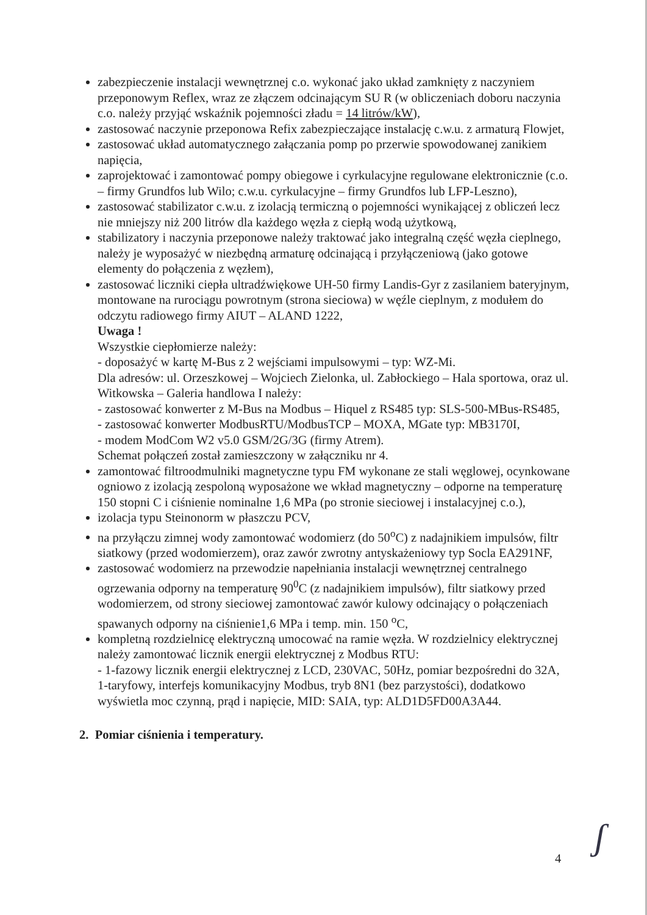zabezpieczenie instalacji wewnętrznej c.o. wykonać jako układ zamknięty z naczyniem przeponowym Reflex, wraz ze złączem odcinającym SU R (w obliczeniach doboru naczynia c.o. należy przyjąć wskaźnik pojemności zładu = 14 litrów/kW),
zastosować naczynie przeponowa Refix zabezpieczające instalację c.w.u. z armaturą Flowjet,
zastosować układ automatycznego załączania pomp po przerwie spowodowanej zanikiem napięcia,
zaprojektować i zamontować pompy obiegowe i cyrkulacyjne regulowane elektronicznie (c.o. – firmy Grundfos lub Wilo; c.w.u. cyrkulacyjne – firmy Grundfos lub LFP-Leszno),
zastosować stabilizator c.w.u. z izolacją termiczną o pojemności wynikającej z obliczeń lecz nie mniejszy niż 200 litrów dla każdego węzła z ciepłą wodą użytkową,
stabilizatory i naczynia przeponowe należy traktować jako integralną część węzła cieplnego, należy je wyposażyć w niezbędną armaturę odcinającą i przyłączeniową (jako gotowe elementy do połączenia z węzłem),
zastosować liczniki ciepła ultradźwiękowe UH-50 firmy Landis-Gyr z zasilaniem bateryjnym, montowane na rurociągu powrotnym (strona sieciowa) w węźle cieplnym, z modułem do odczytu radiowego firmy AIUT – ALAND 1222,
Uwaga !
Wszystkie ciepłomierze należy:
- doposażyć w kartę M-Bus z 2 wejściami impulsowymi – typ: WZ-Mi.
Dla adresów: ul. Orzeszkowej – Wojciech Zielonka, ul. Zabłockiego – Hala sportowa, oraz ul. Witkowska – Galeria handlowa I należy:
- zastosować konwerter z M-Bus na Modbus – Hiquel z RS485 typ: SLS-500-MBus-RS485,
- zastosować konwerter ModbusRTU/ModbusTCP – MOXA, MGate typ: MB3170I,
- modem ModCom W2 v5.0 GSM/2G/3G (firmy Atrem).
Schemat połączeń został zamieszczony w załączniku nr 4.
zamontować filtroodmulniki magnetyczne typu FM wykonane ze stali węglowej, ocynkowane ogniowo z izolacją zespoloną wyposażone we wkład magnetyczny – odporne na temperaturę 150 stopni C i ciśnienie nominalne 1,6 MPa (po stronie sieciowej i instalacyjnej c.o.),
izolacja typu Steinonorm w płaszczu PCV,
na przyłączu zimnej wody zamontować wodomierz (do 50<sup>o</sup>C) z nadajnikiem impulsów, filtr siatkowy (przed wodomierzem), oraz zawór zwrotny antyskażeniowy typ Socla EA291NF,
zastosować wodomierz na przewodzie napełniania instalacji wewnętrznej centralnego ogrzewania odporny na temperaturę 90<sup>0</sup>C (z nadajnikiem impulsów), filtr siatkowy przed wodomierzem, od strony sieciowej zamontować zawór kulowy odcinający o połączeniach spawanych odporny na ciśnienie1,6 MPa i temp. min. 150 <sup>o</sup>C,
kompletną rozdzielnicę elektryczną umocować na ramie węzła. W rozdzielnicy elektrycznej należy zamontować licznik energii elektrycznej z Modbus RTU:
- 1-fazowy licznik energii elektrycznej z LCD, 230VAC, 50Hz, pomiar bezpośredni do 32A, 1-taryfowy, interfejs komunikacyjny Modbus, tryb 8N1 (bez parzystości), dodatkowo wyświetla moc czynną, prąd i napięcie, MID: SAIA, typ: ALD1D5FD00A3A44.
2. Pomiar ciśnienia i temperatury.
4 ʃ